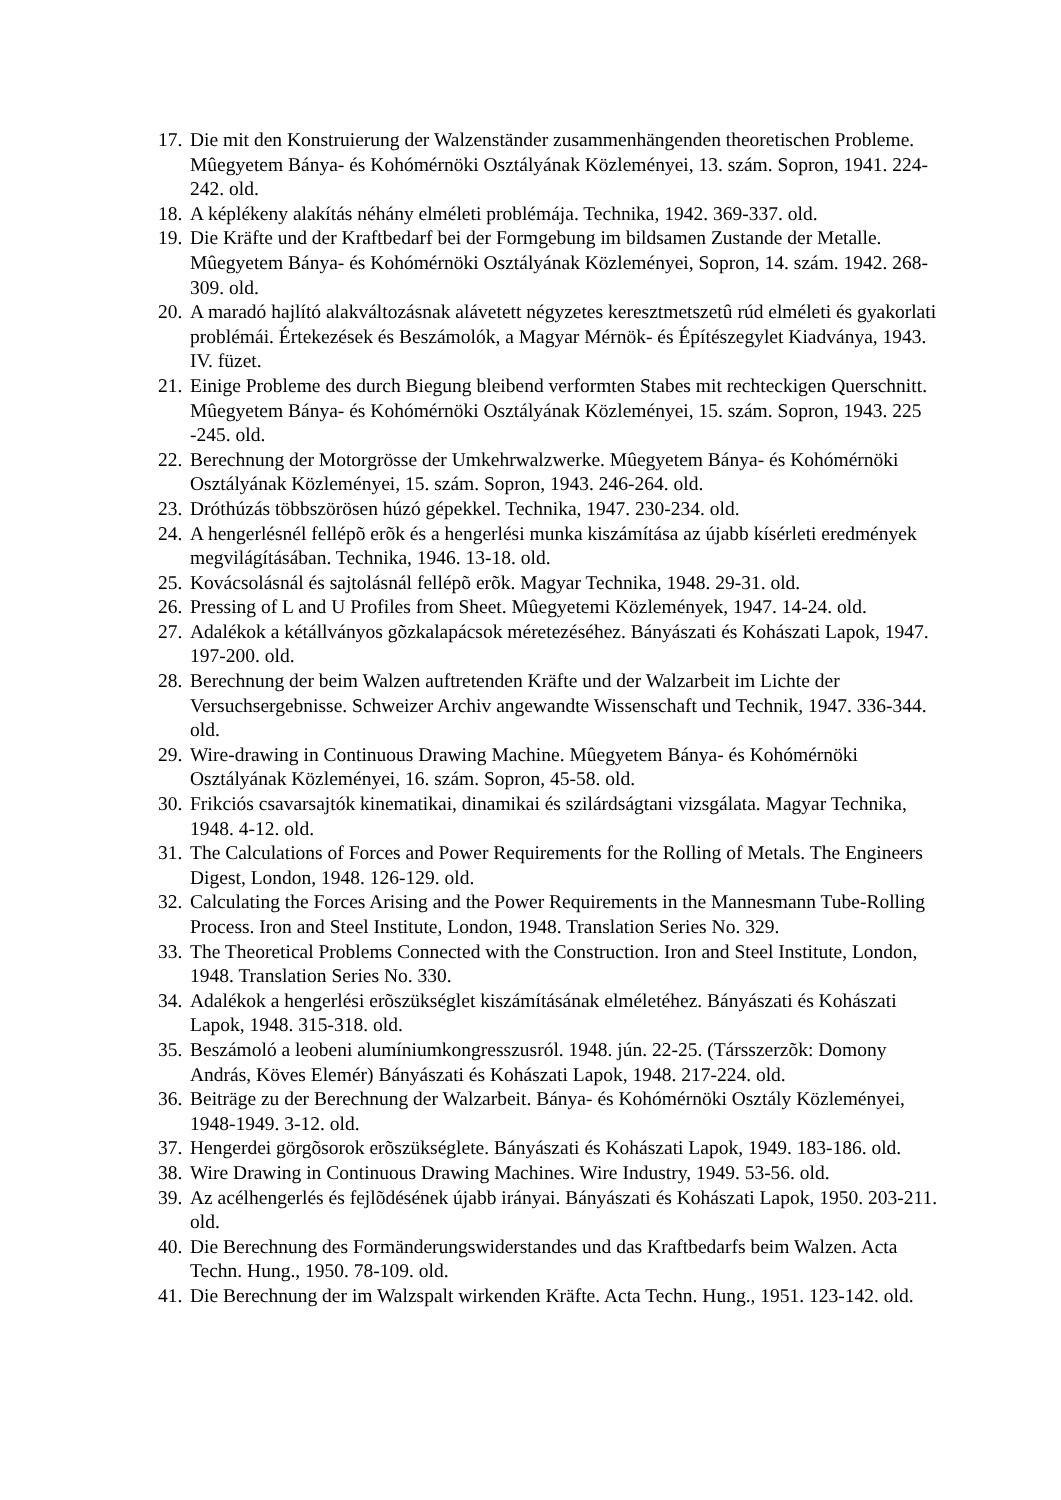17. Die mit den Konstruierung der Walzenständer zusammenhängenden theoretischen Probleme. Mûegyetem Bánya- és Kohómérnöki Osztályának Közleményei, 13. szám. Sopron, 1941. 224-242. old.
18. A képlékeny alakítás néhány elméleti problémája. Technika, 1942. 369-337. old.
19. Die Kräfte und der Kraftbedarf bei der Formgebung im bildsamen Zustande der Metalle. Mûegyetem Bánya- és Kohómérnöki Osztályának Közleményei, Sopron, 14. szám. 1942. 268-309. old.
20. A maradó hajlító alakváltozásnak alávetett négyzetes keresztmetszetû rúd elméleti és gyakorlati problémái. Értekezések és Beszámolók, a Magyar Mérnök- és Építészegylet Kiadványa, 1943. IV. füzet.
21. Einige Probleme des durch Biegung bleibend verformten Stabes mit rechteckigen Querschnitt. Mûegyetem Bánya- és Kohómérnöki Osztályának Közleményei, 15. szám. Sopron, 1943. 225 -245. old.
22. Berechnung der Motorgrösse der Umkehrwalzwerke. Mûegyetem Bánya- és Kohómérnöki Osztályának Közleményei, 15. szám. Sopron, 1943. 246-264. old.
23. Dróthúzás többszörösen húzó gépekkel. Technika, 1947. 230-234. old.
24. A hengerlésnél fellépõ erõk és a hengerlési munka kiszámítása az újabb kísérleti eredmények megvilágításában. Technika, 1946. 13-18. old.
25. Kovácsolásnál és sajtolásnál fellépõ erõk. Magyar Technika, 1948. 29-31. old.
26. Pressing of L and U Profiles from Sheet. Mûegyetemi Közlemények, 1947. 14-24. old.
27. Adalékok a kétállványos gõzkalapácsok méretezéséhez. Bányászati és Kohászati Lapok, 1947. 197-200. old.
28. Berechnung der beim Walzen auftretenden Kräfte und der Walzarbeit im Lichte der Versuchsergebnisse. Schweizer Archiv angewandte Wissenschaft und Technik, 1947. 336-344. old.
29. Wire-drawing in Continuous Drawing Machine. Mûegyetem Bánya- és Kohómérnöki Osztályának Közleményei, 16. szám. Sopron, 45-58. old.
30. Frikciós csavarsajtók kinematikai, dinamikai és szilárdságtani vizsgálata. Magyar Technika, 1948. 4-12. old.
31. The Calculations of Forces and Power Requirements for the Rolling of Metals. The Engineers Digest, London, 1948. 126-129. old.
32. Calculating the Forces Arising and the Power Requirements in the Mannesmann Tube-Rolling Process. Iron and Steel Institute, London, 1948. Translation Series No. 329.
33. The Theoretical Problems Connected with the Construction. Iron and Steel Institute, London, 1948. Translation Series No. 330.
34. Adalékok a hengerlési erõszükséglet kiszámításának elméletéhez. Bányászati és Kohászati Lapok, 1948. 315-318. old.
35. Beszámoló a leobeni alumíniumkongresszusról. 1948. jún. 22-25. (Társszerzõk: Domony András, Köves Elemér) Bányászati és Kohászati Lapok, 1948. 217-224. old.
36. Beiträge zu der Berechnung der Walzarbeit. Bánya- és Kohómérnöki Osztály Közleményei, 1948-1949. 3-12. old.
37. Hengerdei görgõsorok erõszükséglete. Bányászati és Kohászati Lapok, 1949. 183-186. old.
38. Wire Drawing in Continuous Drawing Machines. Wire Industry, 1949. 53-56. old.
39. Az acélhengerlés és fejlõdésének újabb irányai. Bányászati és Kohászati Lapok, 1950. 203-211. old.
40. Die Berechnung des Formänderungswiderstandes und das Kraftbedarfs beim Walzen. Acta Techn. Hung., 1950. 78-109. old.
41. Die Berechnung der im Walzspalt wirkenden Kräfte. Acta Techn. Hung., 1951. 123-142. old.